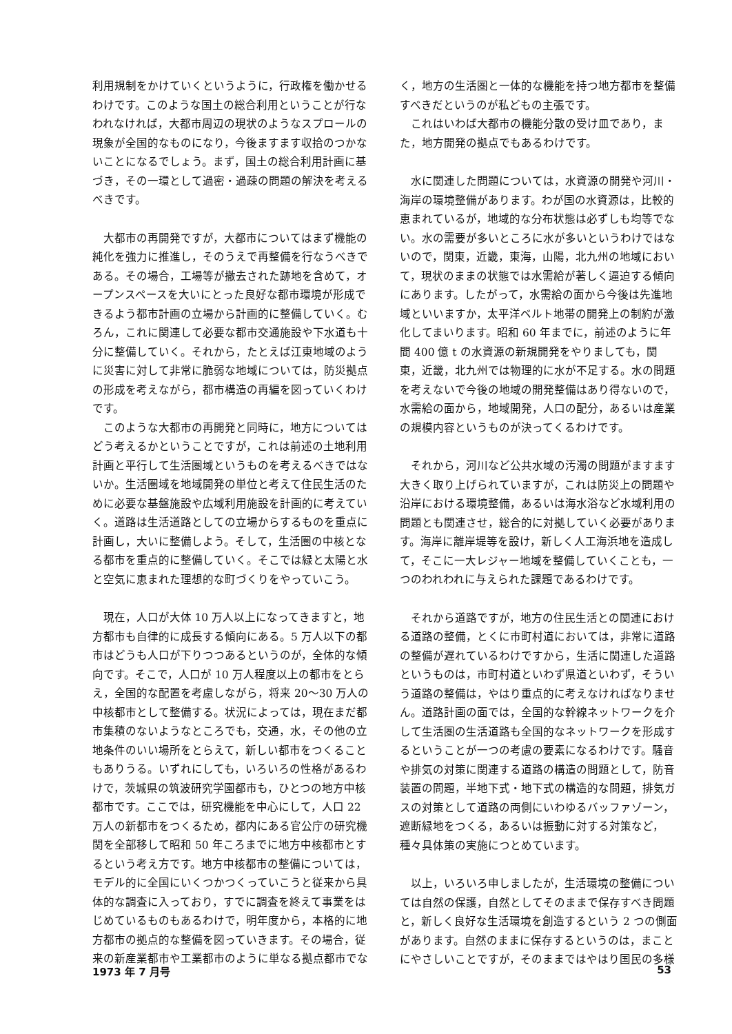利用規制をかけていくというように，行政権を働かせるわけです。このような国土の総合利用ということが行なわれなければ，大都市周辺の現状のようなスプロールの現象が全国的なものになり，今後ますます収拾のつかないことになるでしょう。まず，国土の総合利用計画に基づき，その一環として過密・過疎の問題の解決を考えるべきです。
大都市の再開発ですが，大都市についてはまず機能の純化を強力に推進し，そのうえで再整備を行なうべきである。その場合，工場等が撤去された跡地を含めて，オープンスペースを大いにとった良好な都市環境が形成できるよう都市計画の立場から計画的に整備していく。むろん，これに関連して必要な都市交通施設や下水道も十分に整備していく。それから，たとえば江東地域のように災害に対して非常に脆弱な地域については，防災拠点の形成を考えながら，都市構造の再編を図っていくわけです。
このような大都市の再開発と同時に，地方についてはどう考えるかということですが，これは前述の土地利用計画と平行して生活圏域というものを考えるべきではないか。生活圏域を地域開発の単位と考えて住民生活のために必要な基盤施設や広域利用施設を計画的に考えていく。道路は生活道路としての立場からするものを重点に計画し，大いに整備しよう。そして，生活圏の中核となる都市を重点的に整備していく。そこでは緑と太陽と水と空気に恵まれた理想的な町づくりをやっていこう。
現在，人口が大体 10 万人以上になってきますと，地方都市も自律的に成長する傾向にある。5 万人以下の都市はどうも人口が下りつつあるというのが，全体的な傾向です。そこで，人口が 10 万人程度以上の都市をとらえ，全国的な配置を考慮しながら，将来 20〜30 万人の中核都市として整備する。状況によっては，現在まだ都市集積のないようなところでも，交通，水，その他の立地条件のいい場所をとらえて，新しい都市をつくることもありうる。いずれにしても，いろいろの性格があるわけで，茨城県の筑波研究学園都市も，ひとつの地方中核都市です。ここでは，研究機能を中心にして，人口 22 万人の新都市をつくるため，都内にある官公庁の研究機関を全部移して昭和 50 年ころまでに地方中核都市とするという考え方です。地方中核都市の整備については，モデル的に全国にいくつかつくっていこうと従来から具体的な調査に入っており，すでに調査を終えて事業をはじめているものもあるわけで，明年度から，本格的に地方都市の拠点的な整備を図っていきます。その場合，従来の新産業都市や工業都市のように単なる拠点都市でな
く，地方の生活圏と一体的な機能を持つ地方都市を整備すべきだというのが私どもの主張です。
これはいわば大都市の機能分散の受け皿であり，また，地方開発の拠点でもあるわけです。
水に関連した問題については，水資源の開発や河川・海岸の環境整備があります。わが国の水資源は，比較的恵まれているが，地域的な分布状態は必ずしも均等でない。水の需要が多いところに水が多いというわけではないので，関東，近畿，東海，山陽，北九州の地域において，現状のままの状態では水需給が著しく逼迫する傾向にあります。したがって，水需給の面から今後は先進地域といいますか，太平洋ベルト地帯の開発上の制約が激化してまいります。昭和 60 年までに，前述のように年間 400 億 t の水資源の新規開発をやりましても，関東，近畿，北九州では物理的に水が不足する。水の問題を考えないで今後の地域の開発整備はあり得ないので，水需給の面から，地域開発，人口の配分，あるいは産業の規模内容というものが決ってくるわけです。
それから，河川など公共水域の汚濁の問題がますます大きく取り上げられていますが，これは防災上の問題や沿岸における環境整備，あるいは海水浴など水域利用の問題とも関連させ，総合的に対拠していく必要があります。海岸に離岸堤等を設け，新しく人工海浜地を造成して，そこに一大レジャー地域を整備していくことも，一つのわれわれに与えられた課題であるわけです。
それから道路ですが，地方の住民生活との関連における道路の整備，とくに市町村道においては，非常に道路の整備が遅れているわけですから，生活に関連した道路というものは，市町村道といわず県道といわず，そういう道路の整備は，やはり重点的に考えなければなりません。道路計画の面では，全国的な幹線ネットワークを介して生活圏の生活道路も全国的なネットワークを形成するということが一つの考慮の要素になるわけです。騒音や排気の対策に関連する道路の構造の問題として，防音装置の問題，半地下式・地下式の構造的な問題，排気ガスの対策として道路の両側にいわゆるバッファゾーン，遮断緑地をつくる，あるいは振動に対する対策など，種々具体策の実施につとめています。
以上，いろいろ申しましたが，生活環境の整備については自然の保護，自然としてそのままで保存すべき問題と，新しく良好な生活環境を創造するという 2 つの側面があります。自然のままに保存するというのは，まことにやさしいことですが，そのままではやはり国民の多様
1973 年 7 月号 53